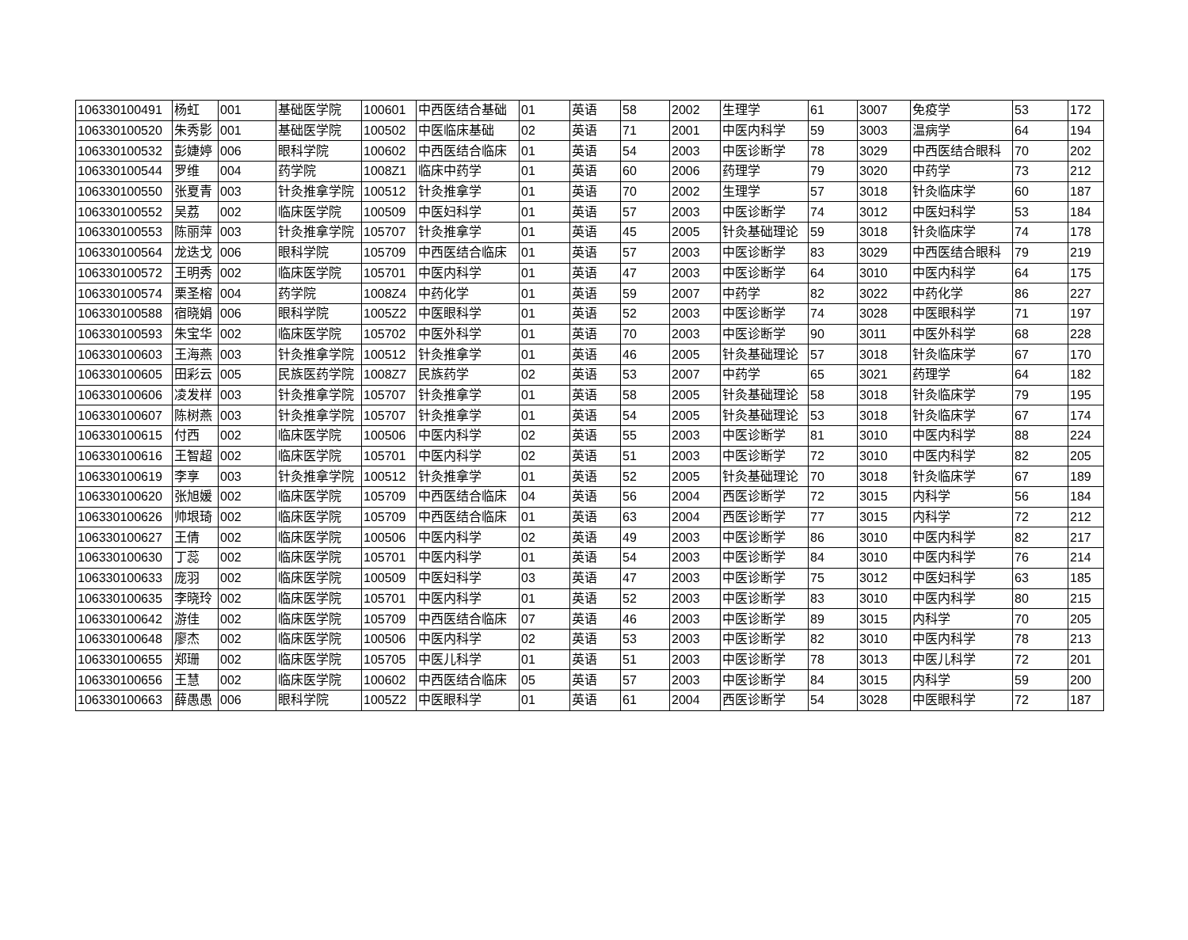| 106330100491 | 杨虹 | 001 | 基础医学院 | 100601 | 中西医结合基础 | 01 | 英语 | 58 | 2002 | 生理学 | 61 | 3007 | 免疫学 | 53 | 172 |
| 106330100520 | 朱秀影 | 001 | 基础医学院 | 100502 | 中医临床基础 | 02 | 英语 | 71 | 2001 | 中医内科学 | 59 | 3003 | 温病学 | 64 | 194 |
| 106330100532 | 彭婕婷 | 006 | 眼科学院 | 100602 | 中西医结合临床 | 01 | 英语 | 54 | 2003 | 中医诊断学 | 78 | 3029 | 中西医结合眼科 | 70 | 202 |
| 106330100544 | 罗维 | 004 | 药学院 | 1008Z1 | 临床中药学 | 01 | 英语 | 60 | 2006 | 药理学 | 79 | 3020 | 中药学 | 73 | 212 |
| 106330100550 | 张夏青 | 003 | 针灸推拿学院 | 100512 | 针灸推拿学 | 01 | 英语 | 70 | 2002 | 生理学 | 57 | 3018 | 针灸临床学 | 60 | 187 |
| 106330100552 | 吴荔 | 002 | 临床医学院 | 100509 | 中医妇科学 | 01 | 英语 | 57 | 2003 | 中医诊断学 | 74 | 3012 | 中医妇科学 | 53 | 184 |
| 106330100553 | 陈丽萍 | 003 | 针灸推拿学院 | 105707 | 针灸推拿学 | 01 | 英语 | 45 | 2005 | 针灸基础理论 | 59 | 3018 | 针灸临床学 | 74 | 178 |
| 106330100564 | 龙迭戈 | 006 | 眼科学院 | 105709 | 中西医结合临床 | 01 | 英语 | 57 | 2003 | 中医诊断学 | 83 | 3029 | 中西医结合眼科 | 79 | 219 |
| 106330100572 | 王明秀 | 002 | 临床医学院 | 105701 | 中医内科学 | 01 | 英语 | 47 | 2003 | 中医诊断学 | 64 | 3010 | 中医内科学 | 64 | 175 |
| 106330100574 | 栗圣榕 | 004 | 药学院 | 1008Z4 | 中药化学 | 01 | 英语 | 59 | 2007 | 中药学 | 82 | 3022 | 中药化学 | 86 | 227 |
| 106330100588 | 宿晓娟 | 006 | 眼科学院 | 1005Z2 | 中医眼科学 | 01 | 英语 | 52 | 2003 | 中医诊断学 | 74 | 3028 | 中医眼科学 | 71 | 197 |
| 106330100593 | 朱宝华 | 002 | 临床医学院 | 105702 | 中医外科学 | 01 | 英语 | 70 | 2003 | 中医诊断学 | 90 | 3011 | 中医外科学 | 68 | 228 |
| 106330100603 | 王海燕 | 003 | 针灸推拿学院 | 100512 | 针灸推拿学 | 01 | 英语 | 46 | 2005 | 针灸基础理论 | 57 | 3018 | 针灸临床学 | 67 | 170 |
| 106330100605 | 田彩云 | 005 | 民族医药学院 | 1008Z7 | 民族药学 | 02 | 英语 | 53 | 2007 | 中药学 | 65 | 3021 | 药理学 | 64 | 182 |
| 106330100606 | 凌发样 | 003 | 针灸推拿学院 | 105707 | 针灸推拿学 | 01 | 英语 | 58 | 2005 | 针灸基础理论 | 58 | 3018 | 针灸临床学 | 79 | 195 |
| 106330100607 | 陈树燕 | 003 | 针灸推拿学院 | 105707 | 针灸推拿学 | 01 | 英语 | 54 | 2005 | 针灸基础理论 | 53 | 3018 | 针灸临床学 | 67 | 174 |
| 106330100615 | 付西 | 002 | 临床医学院 | 100506 | 中医内科学 | 02 | 英语 | 55 | 2003 | 中医诊断学 | 81 | 3010 | 中医内科学 | 88 | 224 |
| 106330100616 | 王智超 | 002 | 临床医学院 | 105701 | 中医内科学 | 02 | 英语 | 51 | 2003 | 中医诊断学 | 72 | 3010 | 中医内科学 | 82 | 205 |
| 106330100619 | 李享 | 003 | 针灸推拿学院 | 100512 | 针灸推拿学 | 01 | 英语 | 52 | 2005 | 针灸基础理论 | 70 | 3018 | 针灸临床学 | 67 | 189 |
| 106330100620 | 张旭媛 | 002 | 临床医学院 | 105709 | 中西医结合临床 | 04 | 英语 | 56 | 2004 | 西医诊断学 | 72 | 3015 | 内科学 | 56 | 184 |
| 106330100626 | 帅垠琦 | 002 | 临床医学院 | 105709 | 中西医结合临床 | 01 | 英语 | 63 | 2004 | 西医诊断学 | 77 | 3015 | 内科学 | 72 | 212 |
| 106330100627 | 王倩 | 002 | 临床医学院 | 100506 | 中医内科学 | 02 | 英语 | 49 | 2003 | 中医诊断学 | 86 | 3010 | 中医内科学 | 82 | 217 |
| 106330100630 | 丁蕊 | 002 | 临床医学院 | 105701 | 中医内科学 | 01 | 英语 | 54 | 2003 | 中医诊断学 | 84 | 3010 | 中医内科学 | 76 | 214 |
| 106330100633 | 庞羽 | 002 | 临床医学院 | 100509 | 中医妇科学 | 03 | 英语 | 47 | 2003 | 中医诊断学 | 75 | 3012 | 中医妇科学 | 63 | 185 |
| 106330100635 | 李晓玲 | 002 | 临床医学院 | 105701 | 中医内科学 | 01 | 英语 | 52 | 2003 | 中医诊断学 | 83 | 3010 | 中医内科学 | 80 | 215 |
| 106330100642 | 游佳 | 002 | 临床医学院 | 105709 | 中西医结合临床 | 07 | 英语 | 46 | 2003 | 中医诊断学 | 89 | 3015 | 内科学 | 70 | 205 |
| 106330100648 | 廖杰 | 002 | 临床医学院 | 100506 | 中医内科学 | 02 | 英语 | 53 | 2003 | 中医诊断学 | 82 | 3010 | 中医内科学 | 78 | 213 |
| 106330100655 | 郑珊 | 002 | 临床医学院 | 105705 | 中医儿科学 | 01 | 英语 | 51 | 2003 | 中医诊断学 | 78 | 3013 | 中医儿科学 | 72 | 201 |
| 106330100656 | 王慧 | 002 | 临床医学院 | 100602 | 中西医结合临床 | 05 | 英语 | 57 | 2003 | 中医诊断学 | 84 | 3015 | 内科学 | 59 | 200 |
| 106330100663 | 薛愚愚 | 006 | 眼科学院 | 1005Z2 | 中医眼科学 | 01 | 英语 | 61 | 2004 | 西医诊断学 | 54 | 3028 | 中医眼科学 | 72 | 187 |